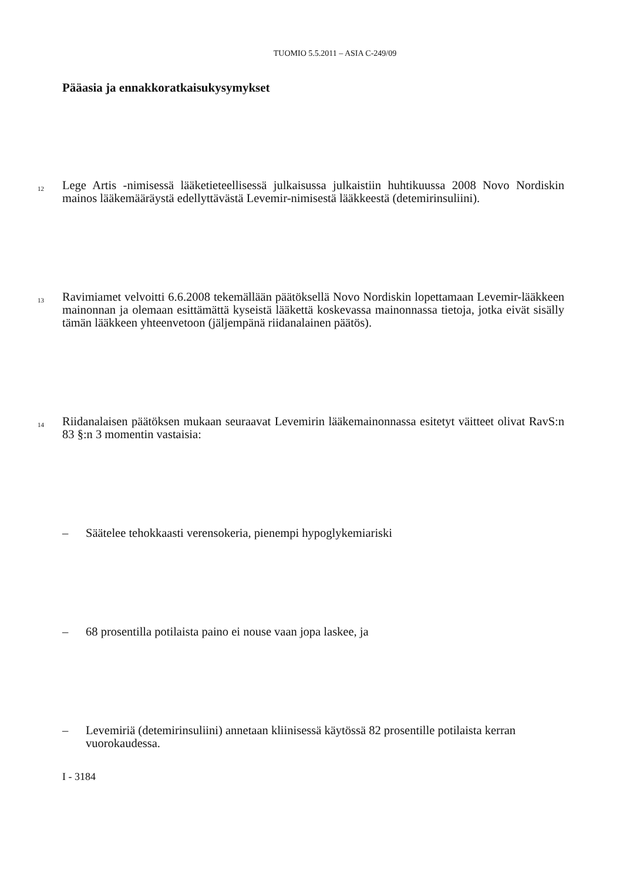TUOMIO 5.5.2011 – ASIA C-249/09
Pääasia ja ennakkoratkaisukysymykset
12
Lege Artis -nimisessä lääketieteellisessä julkaisussa julkaistiin huhtikuussa 2008 Novo Nordiskin mainos lääkemääräystä edellyttävästä Levemir-nimisestä lääkkeestä (detemirinsuliini).
13
Ravimiamet velvoitti 6.6.2008 tekemällään päätöksellä Novo Nordiskin lopettamaan Levemir-lääkkeen mainonnan ja olemaan esittämättä kyseistä lääkettä koskevassa mainonnassa tietoja, jotka eivät sisälly tämän lääkkeen yhteenvetoon (jäljempänä riidanalainen päätös).
14
Riidanalaisen päätöksen mukaan seuraavat Levemirin lääkemainonnassa esitetyt väitteet olivat RavS:n 83 §:n 3 momentin vastaisia:
– Säätelee tehokkaasti verensokeria, pienempi hypoglykemiariski
– 68 prosentilla potilaista paino ei nouse vaan jopa laskee, ja
– Levemiriä (detemirinsuliini) annetaan kliinisessä käytössä 82 prosentille potilaista kerran vuorokaudessa.
I - 3184